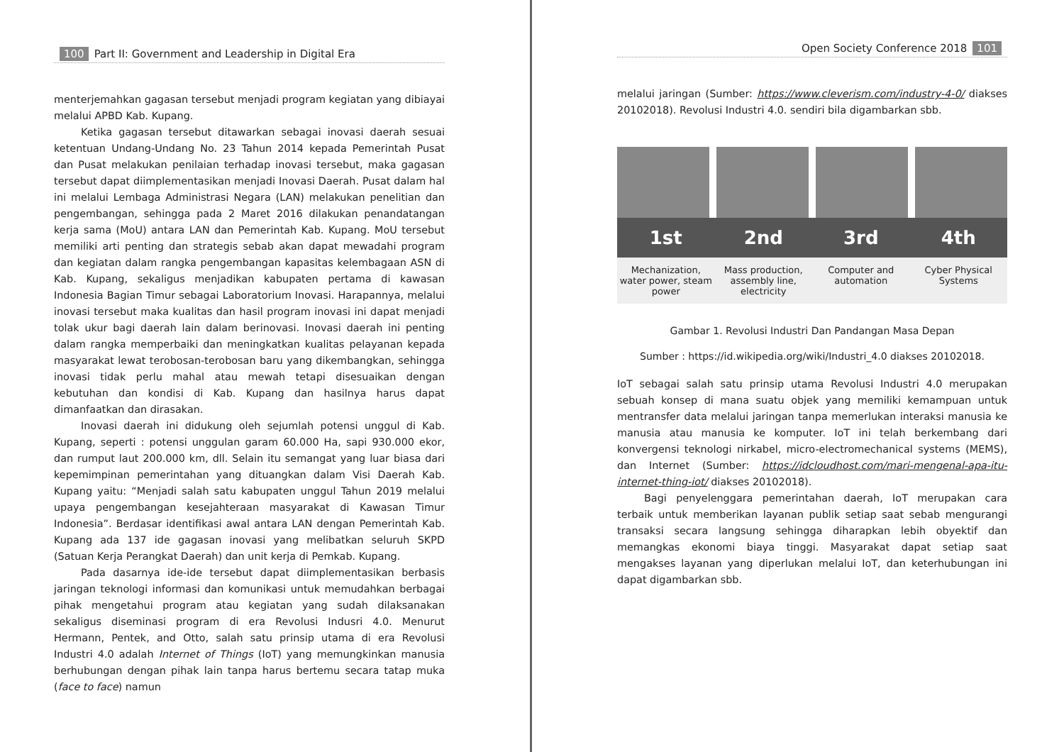100 Part II: Government and Leadership in Digital Era
menterjemahkan gagasan tersebut menjadi program kegiatan yang dibiayai melalui APBD Kab. Kupang.
Ketika gagasan tersebut ditawarkan sebagai inovasi daerah sesuai ketentuan Undang-Undang No. 23 Tahun 2014 kepada Pemerintah Pusat dan Pusat melakukan penilaian terhadap inovasi tersebut, maka gagasan tersebut dapat diimplementasikan menjadi Inovasi Daerah. Pusat dalam hal ini melalui Lembaga Administrasi Negara (LAN) melakukan penelitian dan pengembangan, sehingga pada 2 Maret 2016 dilakukan penandatangan kerja sama (MoU) antara LAN dan Pemerintah Kab. Kupang. MoU tersebut memiliki arti penting dan strategis sebab akan dapat mewadahi program dan kegiatan dalam rangka pengembangan kapasitas kelembagaan ASN di Kab. Kupang, sekaligus menjadikan kabupaten pertama di kawasan Indonesia Bagian Timur sebagai Laboratorium Inovasi. Harapannya, melalui inovasi tersebut maka kualitas dan hasil program inovasi ini dapat menjadi tolak ukur bagi daerah lain dalam berinovasi. Inovasi daerah ini penting dalam rangka memperbaiki dan meningkatkan kualitas pelayanan kepada masyarakat lewat terobosan-terobosan baru yang dikembangkan, sehingga inovasi tidak perlu mahal atau mewah tetapi disesuaikan dengan kebutuhan dan kondisi di Kab. Kupang dan hasilnya harus dapat dimanfaatkan dan dirasakan.
Inovasi daerah ini didukung oleh sejumlah potensi unggul di Kab. Kupang, seperti : potensi unggulan garam 60.000 Ha, sapi 930.000 ekor, dan rumput laut 200.000 km, dll. Selain itu semangat yang luar biasa dari kepemimpinan pemerintahan yang dituangkan dalam Visi Daerah Kab. Kupang yaitu: “Menjadi salah satu kabupaten unggul Tahun 2019 melalui upaya pengembangan kesejahteraan masyarakat di Kawasan Timur Indonesia”. Berdasar identifikasi awal antara LAN dengan Pemerintah Kab. Kupang ada 137 ide gagasan inovasi yang melibatkan seluruh SKPD (Satuan Kerja Perangkat Daerah) dan unit kerja di Pemkab. Kupang.
Pada dasarnya ide-ide tersebut dapat diimplementasikan berbasis jaringan teknologi informasi dan komunikasi untuk memudahkan berbagai pihak mengetahui program atau kegiatan yang sudah dilaksanakan sekaligus diseminasi program di era Revolusi Indusri 4.0. Menurut Hermann, Pentek, and Otto, salah satu prinsip utama di era Revolusi Industri 4.0 adalah Internet of Things (IoT) yang memungkinkan manusia berhubungan dengan pihak lain tanpa harus bertemu secara tatap muka (face to face) namun
Open Society Conference 2018 101
melalui jaringan (Sumber: https://www.cleverism.com/industry-4-0/ diakses 20102018). Revolusi Industri 4.0. sendiri bila digambarkan sbb.
1st 2nd 3rd 4th
Mechanization, water power, steam power
Mass production, assembly line, electricity
Computer and automation Cyber Physical Systems
Gambar 1. Revolusi Industri Dan Pandangan Masa Depan
Sumber : https://id.wikipedia.org/wiki/Industri_4.0 diakses 20102018.
IoT sebagai salah satu prinsip utama Revolusi Industri 4.0 merupakan sebuah konsep di mana suatu objek yang memiliki kemampuan untuk mentransfer data melalui jaringan tanpa memerlukan interaksi manusia ke manusia atau manusia ke komputer. IoT ini telah berkembang dari konvergensi teknologi nirkabel, micro-electromechanical systems (MEMS), dan Internet (Sumber: https://idcloudhost.com/mari-mengenal-apa-itu-internet-thing-iot/ diakses 20102018).
Bagi penyelenggara pemerintahan daerah, IoT merupakan cara terbaik untuk memberikan layanan publik setiap saat sebab mengurangi transaksi secara langsung sehingga diharapkan lebih obyektif dan memangkas ekonomi biaya tinggi. Masyarakat dapat setiap saat mengakses layanan yang diperlukan melalui IoT, dan keterhubungan ini dapat digambarkan sbb.